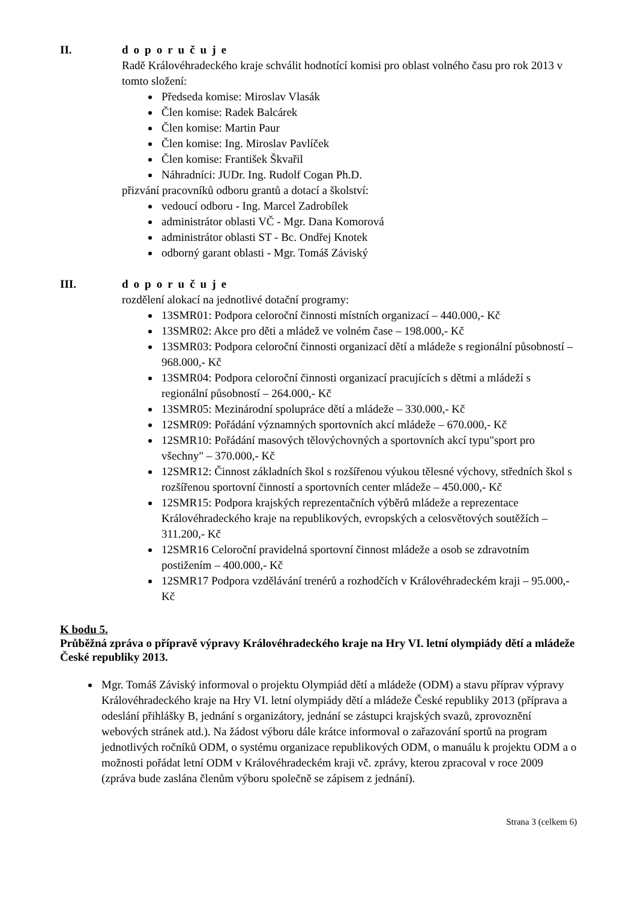II. doporučuje
Radě Královéhradeckého kraje schválit hodnotící komisi pro oblast volného času pro rok 2013 v tomto složení:
Předseda komise: Miroslav Vlasák
Člen komise: Radek Balcárek
Člen komise: Martin Paur
Člen komise: Ing. Miroslav Pavlíček
Člen komise: František Škvařil
Náhradníci: JUDr. Ing. Rudolf Cogan Ph.D.
přizvání pracovníků odboru grantů a dotací a školství:
vedoucí odboru - Ing. Marcel Zadrobílek
administrátor oblasti VČ - Mgr. Dana Komorová
administrátor oblasti ST - Bc. Ondřej Knotek
odborný garant oblasti - Mgr. Tomáš Záviský
III. doporučuje
rozdělení alokací na jednotlivé dotační programy:
13SMR01: Podpora celoroční činnosti místních organizací – 440.000,- Kč
13SMR02: Akce pro děti a mládež ve volném čase – 198.000,- Kč
13SMR03: Podpora celoroční činnosti organizací dětí a mládeže s regionální působností – 968.000,- Kč
13SMR04: Podpora celoroční činnosti organizací pracujících s dětmi a mládeží s regionální působností – 264.000,- Kč
13SMR05: Mezinárodní spolupráce dětí a mládeže – 330.000,- Kč
12SMR09: Pořádání významných sportovních akcí mládeže – 670.000,- Kč
12SMR10: Pořádání masových tělovýchovných a sportovních akcí typu"sport pro všechny" – 370.000,- Kč
12SMR12: Činnost základních škol s rozšířenou výukou tělesné výchovy, středních škol s rozšířenou sportovní činností a sportovních center mládeže – 450.000,- Kč
12SMR15: Podpora krajských reprezentačních výběrů mládeže a reprezentace Královéhradeckého kraje na republikových, evropských a celosvětových soutěžích – 311.200,- Kč
12SMR16 Celoroční pravidelná sportovní činnost mládeže a osob se zdravotním postižením – 400.000,- Kč
12SMR17 Podpora vzdělávání trenérů a rozhodčích v Královéhradeckém kraji – 95.000,- Kč
K bodu 5.
Průběžná zpráva o přípravě výpravy Královéhradeckého kraje na Hry VI. letní olympiády dětí a mládeže České republiky 2013.
Mgr. Tomáš Záviský informoval o projektu Olympiád dětí a mládeže (ODM) a stavu příprav výpravy Královéhradeckého kraje na Hry VI. letní olympiády dětí a mládeže České republiky 2013 (příprava a odeslání přihlášky B, jednání s organizátory, jednání se zástupci krajských svazů, zprovoznění webových stránek atd.). Na žádost výboru dále krátce informoval o zařazování sportů na program jednotlivých ročníků ODM, o systému organizace republikových ODM, o manuálu k projektu ODM a o možnosti pořádat letní ODM v Královéhradeckém kraji vč. zprávy, kterou zpracoval v roce 2009 (zpráva bude zaslána členům výboru společně se zápisem z jednání).
Strana 3 (celkem 6)